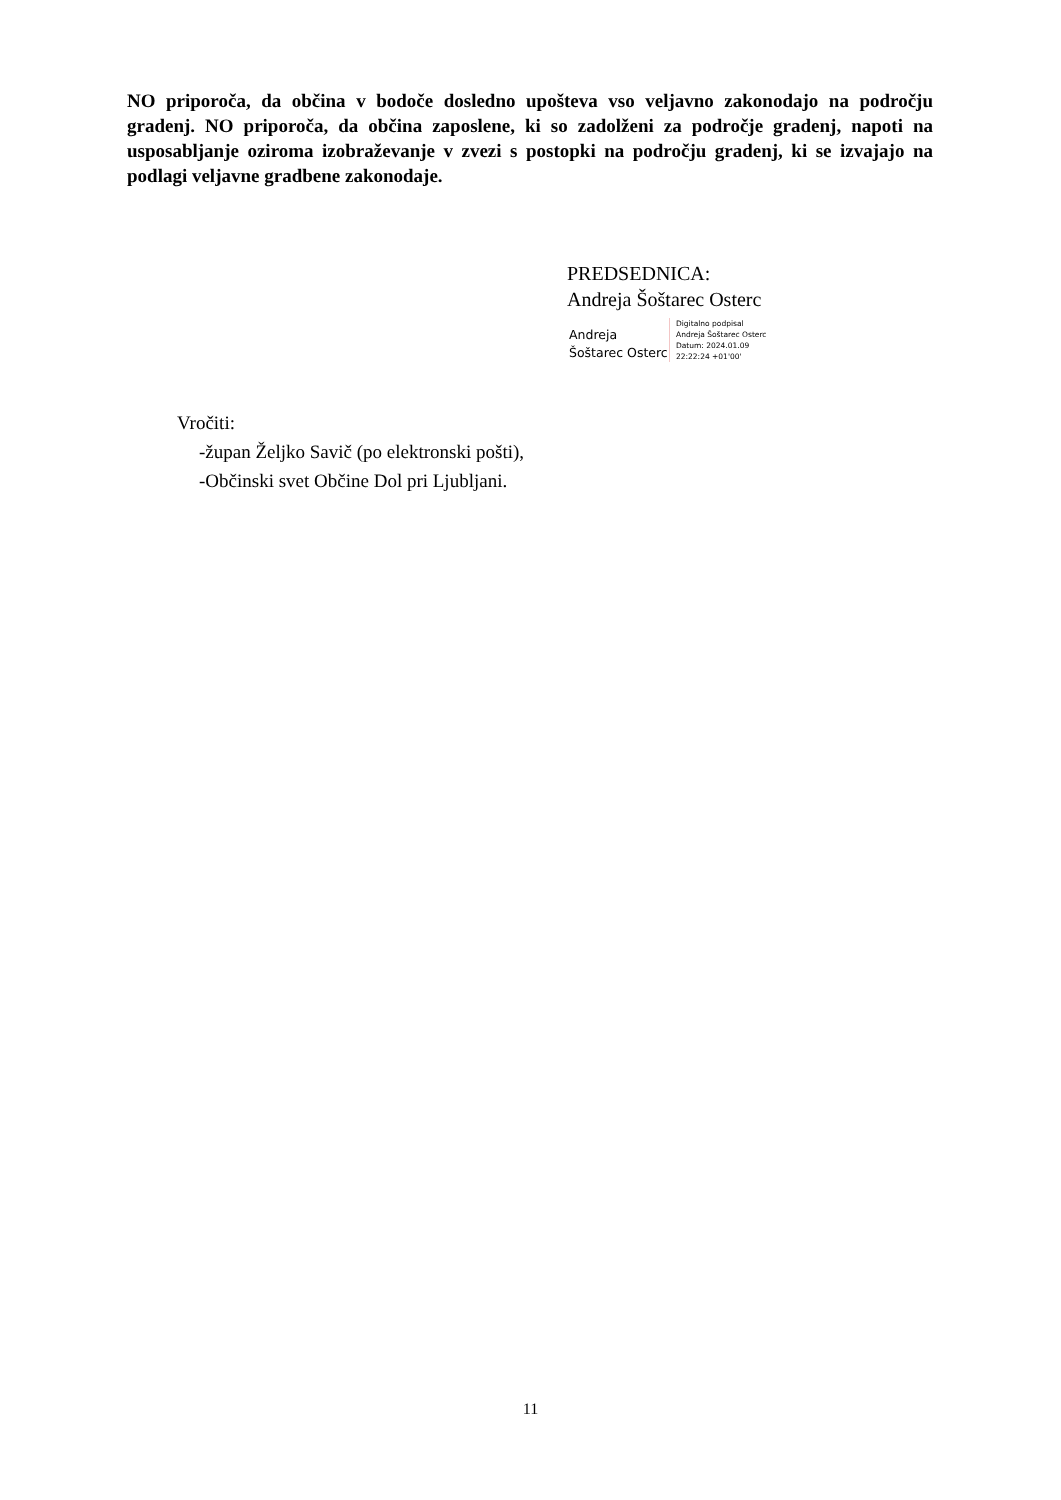NO priporoča, da občina v bodoče dosledno upošteva vso veljavno zakonodajo na področju gradenj. NO priporoča, da občina zaposlene, ki so zadolženi za področje gradenj, napoti na usposabljanje oziroma izobraževanje v zvezi s postopki na področju gradenj, ki se izvajajo na podlagi veljavne gradbene zakonodaje.
PREDSEDNICA:
Andreja Šoštarec Osterc
Andreja
Šoštarec Osterc
Digitalno podpisal
Andreja Šoštarec Osterc
Datum: 2024.01.09
22:22:24 +01'00'
Vročiti:
-župan Željko Savič (po elektronski pošti),
-Občinski svet Občine Dol pri Ljubljani.
11